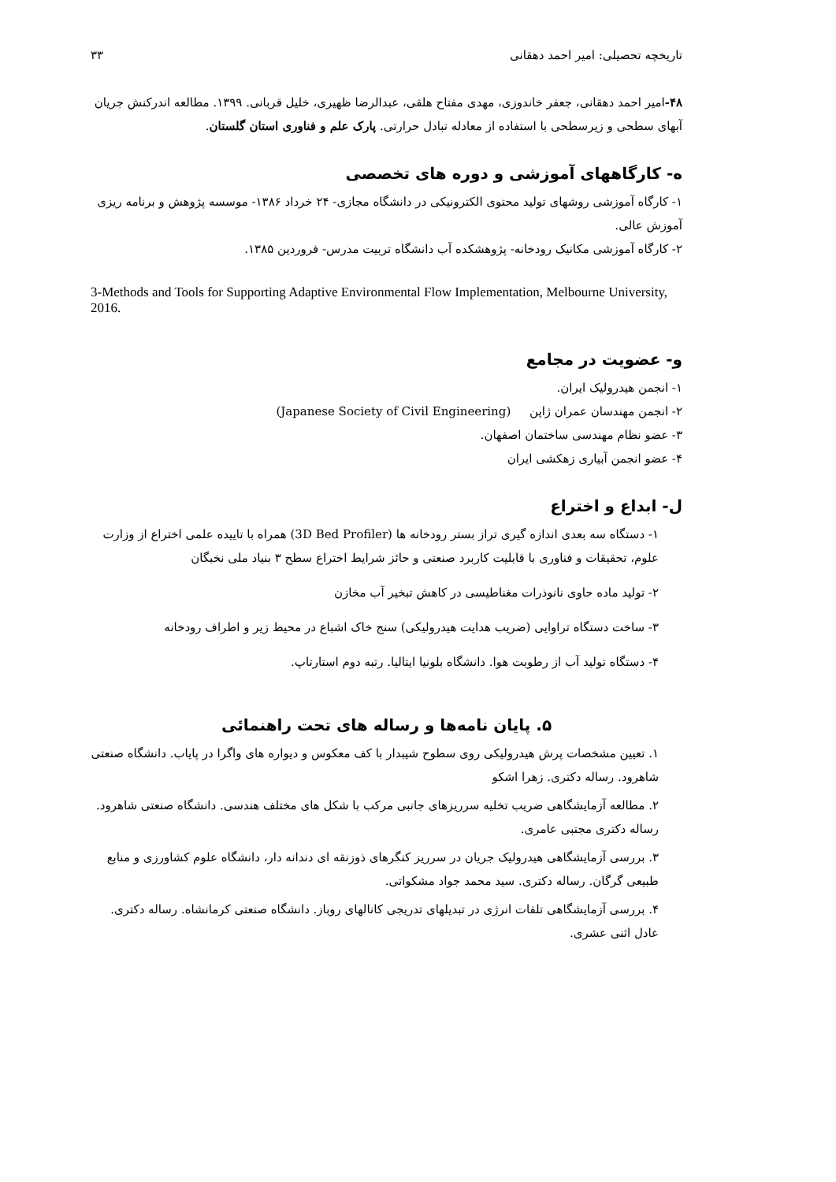تاریخچه تحصیلی: امیر احمد دهقانی ۳۳
۴۸-امیر احمد دهقانی، جعفر خاندوزی، مهدی مفتاح هلقی، عبدالرضا ظهیری، خلیل قربانی. ۱۳۹۹. مطالعه اندرکنش جریان آبهای سطحی و زیرسطحی با استفاده از معادله تبادل حرارتی. پارک علم و فناوری استان گلستان.
ه- کارگاههای آموزشی و دوره های تخصصی
۱- کارگاه آموزشی روشهای تولید محتوی الکترونیکی در دانشگاه مجازی- ۲۴ خرداد ۱۳۸۶- موسسه پژوهش و برنامه ریزی آموزش عالی.
۲- کارگاه آموزشی مکانیک رودخانه- پژوهشکده آب دانشگاه تربیت مدرس- فروردین ۱۳۸۵.
3-Methods and Tools for Supporting Adaptive Environmental Flow Implementation, Melbourne University, 2016.
و- عضویت در مجامع
۱- انجمن هیدرولیک ایران.
۲- انجمن مهندسان عمران ژاپن (Japanese Society of Civil Engineering)
۳- عضو نظام مهندسی ساختمان اصفهان.
۴- عضو انجمن آبیاری زهکشی ایران
ل- ابداع و اختراع
۱- دستگاه سه بعدی اندازه گیری تراز بستر رودخانه ها (3D Bed Profiler) همراه با تاییده علمی اختراع از وزارت علوم، تحقیقات و فناوری با قابلیت کاربرد صنعتی و حائز شرایط اختراع سطح ۳ بنیاد ملی نخبگان
۲- تولید ماده حاوی نانوذرات مغناطیسی در کاهش تبخیر آب مخازن
۳- ساخت دستگاه تراوایی (ضریب هدایت هیدرولیکی) سنج خاک اشباع در محیط زیر و اطراف رودخانه
۴- دستگاه تولید آب از رطوبت هوا. دانشگاه بلونیا ایتالیا. رتبه دوم استارتاپ.
۵. پایان نامه‌ها و رساله های تحت راهنمائی
۱. تعیین مشخصات پرش هیدرولیکی روی سطوح شیبدار با کف معکوس و دیواره های واگرا در پایاب. دانشگاه صنعتی شاهرود. رساله دکتری. زهرا اشکو
۲. مطالعه آزمایشگاهی ضریب تخلیه سرریزهای جانبی مرکب با شکل های مختلف هندسی. دانشگاه صنعتی شاهرود. رساله دکتری مجتبی عامری.
۳. بررسی آزمایشگاهی هیدرولیک جریان در سرریز کنگرهای ذوزنقه ای دندانه دار، دانشگاه علوم کشاورزی و منابع طبیعی گرگان. رساله دکتری. سید محمد جواد مشکواتی.
۴. بررسی آزمایشگاهی تلفات انرژی در تبدیلهای تدریجی کانالهای روباز. دانشگاه صنعتی کرمانشاه. رساله دکتری. عادل اثنی عشری.